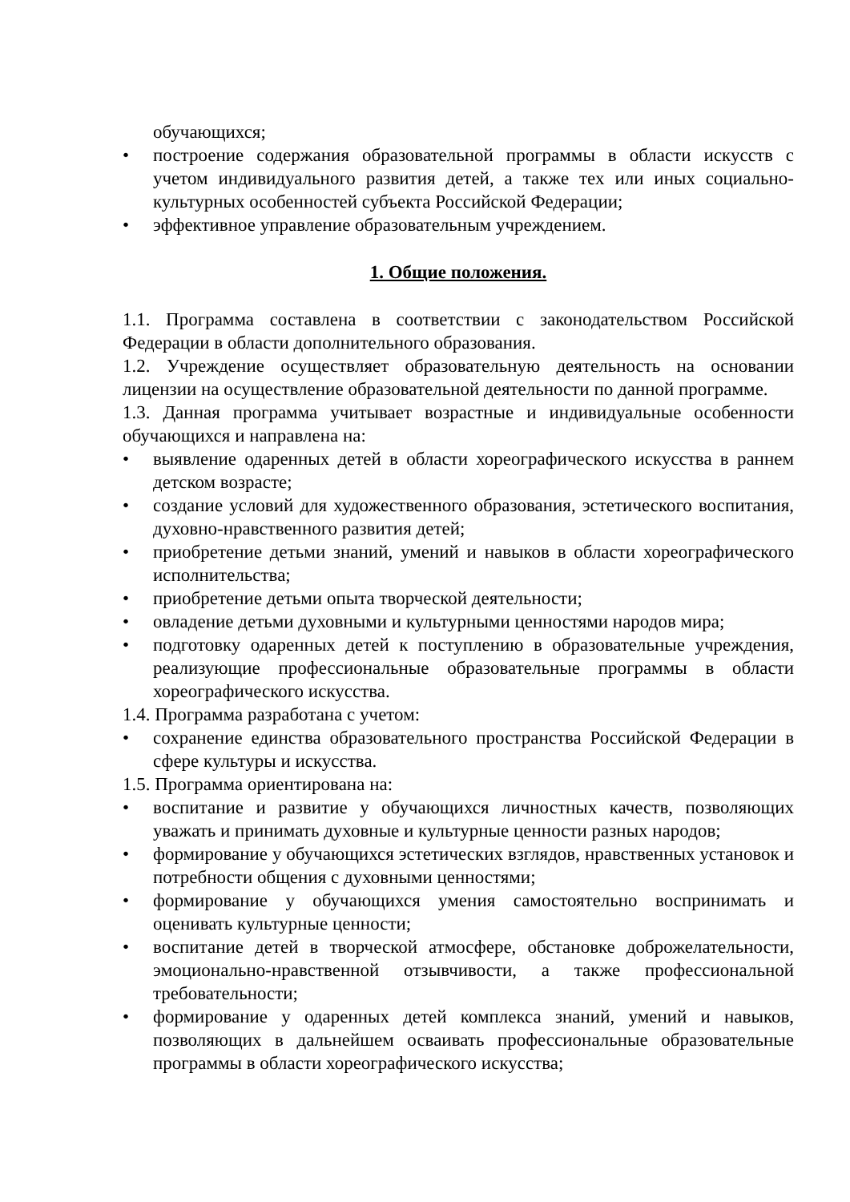обучающихся;
• построение содержания образовательной программы в области искусств с учетом индивидуального развития детей, а также тех или иных социально-культурных особенностей субъекта Российской Федерации;
• эффективное управление образовательным учреждением.
1. Общие положения.
1.1. Программа составлена в соответствии с законодательством Российской Федерации в области дополнительного образования.
1.2. Учреждение осуществляет образовательную деятельность на основании лицензии на осуществление образовательной деятельности по данной программе.
1.3. Данная программа учитывает возрастные и индивидуальные особенности обучающихся и направлена на:
• выявление одаренных детей в области хореографического искусства в раннем детском возрасте;
• создание условий для художественного образования, эстетического воспитания, духовно-нравственного развития детей;
• приобретение детьми знаний, умений и навыков в области хореографического исполнительства;
• приобретение детьми опыта творческой деятельности;
• овладение детьми духовными и культурными ценностями народов мира;
• подготовку одаренных детей к поступлению в образовательные учреждения, реализующие профессиональные образовательные программы в области хореографического искусства.
1.4. Программа разработана с учетом:
• сохранение единства образовательного пространства Российской Федерации в сфере культуры и искусства.
1.5. Программа ориентирована на:
• воспитание и развитие у обучающихся личностных качеств, позволяющих уважать и принимать духовные и культурные ценности разных народов;
• формирование у обучающихся эстетических взглядов, нравственных установок и потребности общения с духовными ценностями;
• формирование у обучающихся умения самостоятельно воспринимать и оценивать культурные ценности;
• воспитание детей в творческой атмосфере, обстановке доброжелательности, эмоционально-нравственной отзывчивости, а также профессиональной требовательности;
• формирование у одаренных детей комплекса знаний, умений и навыков, позволяющих в дальнейшем осваивать профессиональные образовательные программы в области хореографического искусства;